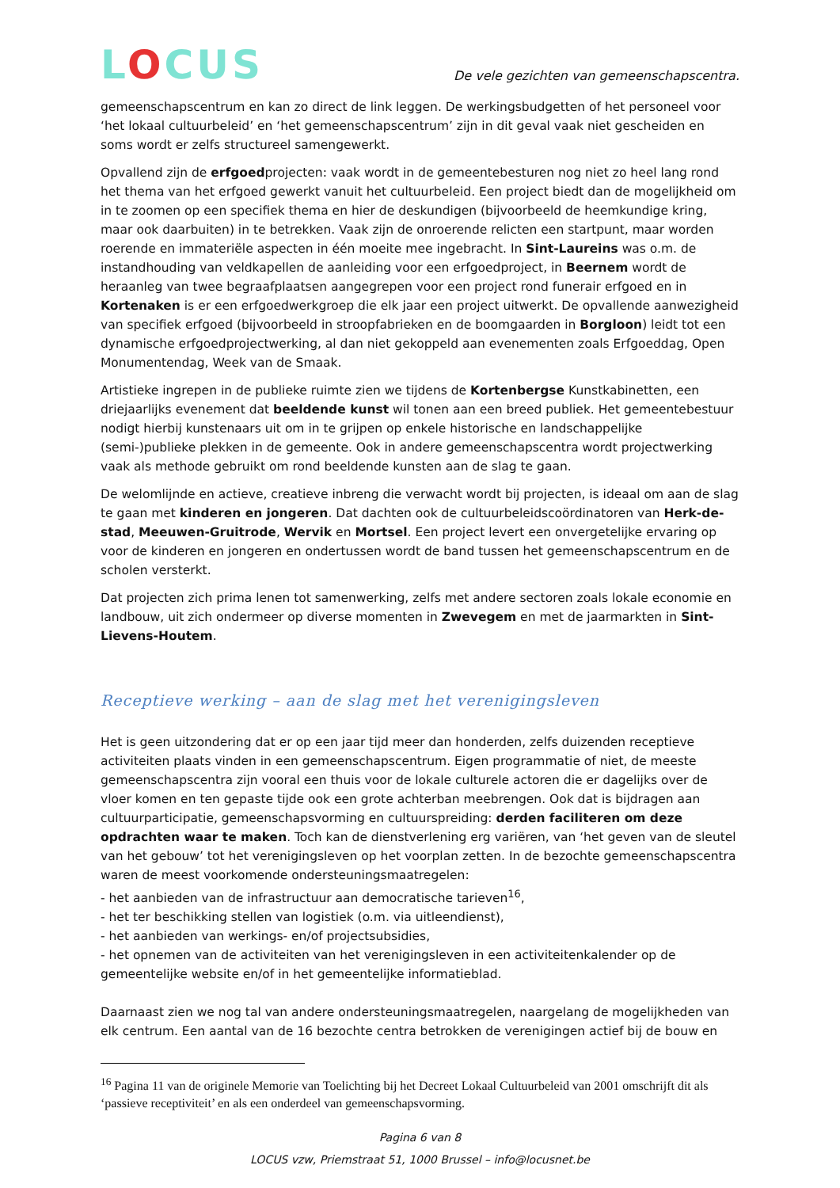LOCUS
De vele gezichten van gemeenschapscentra.
gemeenschapscentrum en kan zo direct de link leggen. De werkingsbudgetten of het personeel voor ‘het lokaal cultuurbeleid’ en ‘het gemeenschapscentrum’ zijn in dit geval vaak niet gescheiden en soms wordt er zelfs structureel samengewerkt.
Opvallend zijn de erfgoedprojecten: vaak wordt in de gemeentebesturen nog niet zo heel lang rond het thema van het erfgoed gewerkt vanuit het cultuurbeleid. Een project biedt dan de mogelijkheid om in te zoomen op een specifiek thema en hier de deskundigen (bijvoorbeeld de heemkundige kring, maar ook daarbuiten) in te betrekken. Vaak zijn de onroerende relicten een startpunt, maar worden roerende en immateriële aspecten in één moeite mee ingebracht. In Sint-Laureins was o.m. de instandhouding van veldkapellen de aanleiding voor een erfgoedproject, in Beernem wordt de heraanleg van twee begraafplaatsen aangegrepen voor een project rond funerair erfgoed en in Kortenaken is er een erfgoedwerkgroep die elk jaar een project uitwerkt. De opvallende aanwezigheid van specifiek erfgoed (bijvoorbeeld in stroopfabrieken en de boomgaarden in Borgloon) leidt tot een dynamische erfgoedprojectwerking, al dan niet gekoppeld aan evenementen zoals Erfgoeddag, Open Monumentendag, Week van de Smaak.
Artistieke ingrepen in de publieke ruimte zien we tijdens de Kortenbergse Kunstkabinetten, een driejaarlijks evenement dat beeldende kunst wil tonen aan een breed publiek. Het gemeentebestuur nodigt hierbij kunstenaars uit om in te grijpen op enkele historische en landschappelijke (semi-)publieke plekken in de gemeente. Ook in andere gemeenschapscentra wordt projectwerking vaak als methode gebruikt om rond beeldende kunsten aan de slag te gaan.
De welomlijnde en actieve, creatieve inbreng die verwacht wordt bij projecten, is ideaal om aan de slag te gaan met kinderen en jongeren. Dat dachten ook de cultuurbeleidscoördinatoren van Herk-de-stad, Meeuwen-Gruitrode, Wervik en Mortsel. Een project levert een onvergetelijke ervaring op voor de kinderen en jongeren en ondertussen wordt de band tussen het gemeenschapscentrum en de scholen versterkt.
Dat projecten zich prima lenen tot samenwerking, zelfs met andere sectoren zoals lokale economie en landbouw, uit zich ondermeer op diverse momenten in Zwevegem en met de jaarmarkten in Sint-Lievens-Houtem.
Receptieve werking – aan de slag met het verenigingsleven
Het is geen uitzondering dat er op een jaar tijd meer dan honderden, zelfs duizenden receptieve activiteiten plaats vinden in een gemeenschapscentrum. Eigen programmatie of niet, de meeste gemeenschapscentra zijn vooral een thuis voor de lokale culturele actoren die er dagelijks over de vloer komen en ten gepaste tijde ook een grote achterban meebrengen. Ook dat is bijdragen aan cultuurparticipatie, gemeenschapsvorming en cultuurspreiding: derden faciliteren om deze opdrachten waar te maken. Toch kan de dienstverlening erg variëren, van ‘het geven van de sleutel van het gebouw’ tot het verenigingsleven op het voorplan zetten. In de bezochte gemeenschapscentra waren de meest voorkomende ondersteuningsmaatregelen:
- het aanbieden van de infrastructuur aan democratische tarieven<sup>16</sup>,
- het ter beschikking stellen van logistiek (o.m. via uitleendienst),
- het aanbieden van werkings- en/of projectsubsidies,
- het opnemen van de activiteiten van het verenigingsleven in een activiteitenkalender op de gemeentelijke website en/of in het gemeentelijke informatieblad.
Daarnaast zien we nog tal van andere ondersteuningsmaatregelen, naargelang de mogelijkheden van elk centrum. Een aantal van de 16 bezochte centra betrokken de verenigingen actief bij de bouw en
<sup>16</sup> Pagina 11 van de originele Memorie van Toelichting bij het Decreet Lokaal Cultuurbeleid van 2001 omschrijft dit als ‘passieve receptiviteit’ en als een onderdeel van gemeenschapsvorming.
Pagina 6 van 8
LOCUS vzw, Priemstraat 51, 1000 Brussel – info@locusnet.be